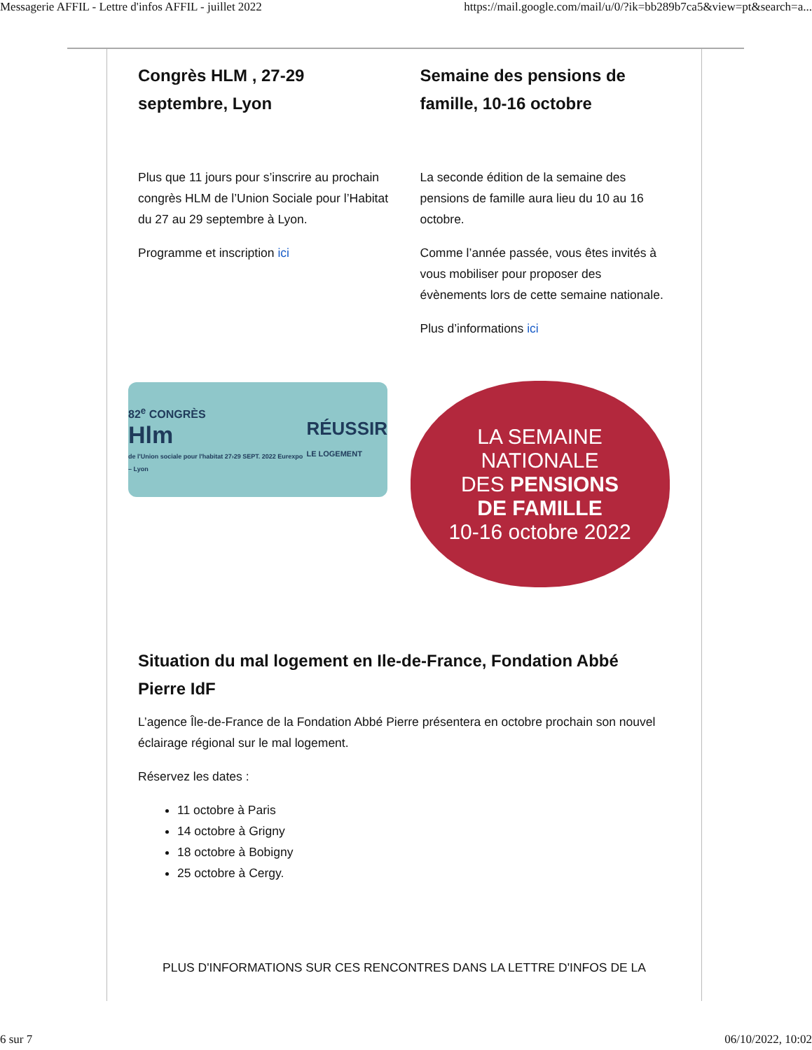Messagerie AFFIL - Lettre d'infos AFFIL - juillet 2022 https://mail.google.com/mail/u/0/?ik=bb289b7ca5&view=pt&search=a...
Congrès HLM , 27-29 septembre, Lyon
Plus que 11 jours pour s’inscrire au prochain congrès HLM de l’Union Sociale pour l’Habitat du 27 au 29 septembre à Lyon.
Programme et inscription ici
82<sup>e</sup> CONGRÈS
Hlm
de l'Union sociale pour l'habitat 27›29 SEPT. 2022 Eurexpo – Lyon
RÉUSSIR
LE LOGEMENT
Semaine des pensions de famille, 10-16 octobre
La seconde édition de la semaine des pensions de famille aura lieu du 10 au 16 octobre.
Comme l’année passée, vous êtes invités à vous mobiliser pour proposer des évènements lors de cette semaine nationale.
Plus d’informations ici
LA SEMAINE
NATIONALE
DES PENSIONS
DE FAMILLE
10-16 octobre 2022
Situation du mal logement en Ile-de-France, Fondation Abbé Pierre IdF
L’agence Île-de-France de la Fondation Abbé Pierre présentera en octobre prochain son nouvel éclairage régional sur le mal logement.
Réservez les dates :
11 octobre à Paris
14 octobre à Grigny
18 octobre à Bobigny
25 octobre à Cergy.
PLUS D'INFORMATIONS SUR CES RENCONTRES DANS LA LETTRE D'INFOS DE LA
6 sur 7 06/10/2022, 10:02